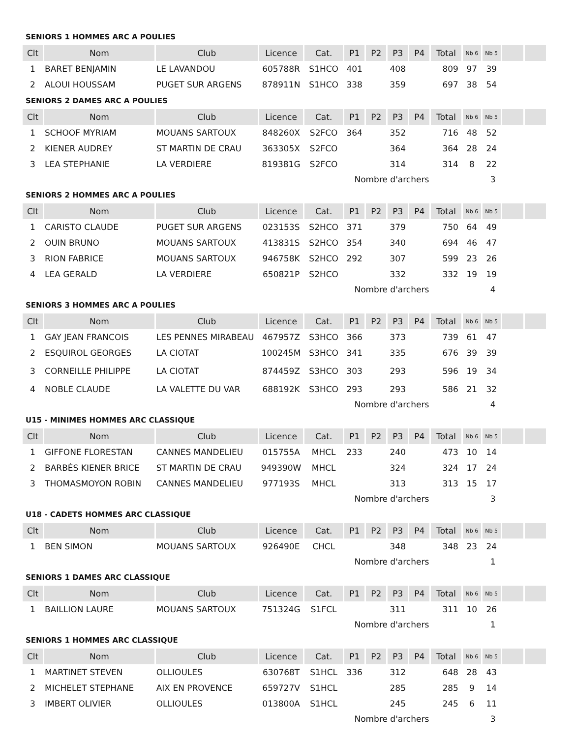SENIORS 1 HOMMES ARC A POULIES
| Clt | Nom | Club | Licence | Cat. | P1 | P2 | P3 | P4 | Total | Nb 6 | Nb 5 | | |
| --- | --- | --- | --- | --- | --- | --- | --- | --- | --- | --- | --- | --- | --- |
| 1 | BARET BENJAMIN | LE LAVANDOU | 605788R | S1HCO | 401 | | 408 | | 809 | 97 | 39 | | |
| 2 | ALOUI HOUSSAM | PUGET SUR ARGENS | 878911N | S1HCO | 338 | | 359 | | 697 | 38 | 54 | | |
SENIORS 2 DAMES ARC A POULIES
| Clt | Nom | Club | Licence | Cat. | P1 | P2 | P3 | P4 | Total | Nb 6 | Nb 5 | | |
| --- | --- | --- | --- | --- | --- | --- | --- | --- | --- | --- | --- | --- | --- |
| 1 | SCHOOF MYRIAM | MOUANS SARTOUX | 848260X | S2FCO | 364 | | 352 | | 716 | 48 | 52 | | |
| 2 | KIENER AUDREY | ST MARTIN DE CRAU | 363305X | S2FCO | | | 364 | | 364 | 28 | 24 | | |
| 3 | LEA STEPHANIE | LA VERDIERE | 819381G | S2FCO | | | 314 | | 314 | 8 | 22 | | |
| Nombre d'archers | | | | | | | | | 3 | | | | |
SENIORS 2 HOMMES ARC A POULIES
| Clt | Nom | Club | Licence | Cat. | P1 | P2 | P3 | P4 | Total | Nb 6 | Nb 5 | | |
| --- | --- | --- | --- | --- | --- | --- | --- | --- | --- | --- | --- | --- | --- |
| 1 | CARISTO CLAUDE | PUGET SUR ARGENS | 023153S | S2HCO | 371 | | 379 | | 750 | 64 | 49 | | |
| 2 | OUIN BRUNO | MOUANS SARTOUX | 413831S | S2HCO | 354 | | 340 | | 694 | 46 | 47 | | |
| 3 | RION FABRICE | MOUANS SARTOUX | 946758K | S2HCO | 292 | | 307 | | 599 | 23 | 26 | | |
| 4 | LEA GERALD | LA VERDIERE | 650821P | S2HCO | | | 332 | | 332 | 19 | 19 | | |
| Nombre d'archers | | | | | | | | | 4 | | | | |
SENIORS 3 HOMMES ARC A POULIES
| Clt | Nom | Club | Licence | Cat. | P1 | P2 | P3 | P4 | Total | Nb 6 | Nb 5 | | |
| --- | --- | --- | --- | --- | --- | --- | --- | --- | --- | --- | --- | --- | --- |
| 1 | GAY JEAN FRANCOIS | LES PENNES MIRABEAU | 467957Z | S3HCO | 366 | | 373 | | 739 | 61 | 47 | | |
| 2 | ESQUIROL GEORGES | LA CIOTAT | 100245M | S3HCO | 341 | | 335 | | 676 | 39 | 39 | | |
| 3 | CORNEILLE PHILIPPE | LA CIOTAT | 874459Z | S3HCO | 303 | | 293 | | 596 | 19 | 34 | | |
| 4 | NOBLE CLAUDE | LA VALETTE DU VAR | 688192K | S3HCO | 293 | | 293 | | 586 | 21 | 32 | | |
| Nombre d'archers | | | | | | | | | 4 | | | | |
U15 - MINIMES HOMMES ARC CLASSIQUE
| Clt | Nom | Club | Licence | Cat. | P1 | P2 | P3 | P4 | Total | Nb 6 | Nb 5 | | |
| --- | --- | --- | --- | --- | --- | --- | --- | --- | --- | --- | --- | --- | --- |
| 1 | GIFFONE FLORESTAN | CANNES MANDELIEU | 015755A | MHCL | 233 | | 240 | | 473 | 10 | 14 | | |
| 2 | BARBÈS KIENER BRICE | ST MARTIN DE CRAU | 949390W | MHCL | | | 324 | | 324 | 17 | 24 | | |
| 3 | THOMASMOYON ROBIN | CANNES MANDELIEU | 977193S | MHCL | | | 313 | | 313 | 15 | 17 | | |
| Nombre d'archers | | | | | | | | | 3 | | | | |
U18 - CADETS HOMMES ARC CLASSIQUE
| Clt | Nom | Club | Licence | Cat. | P1 | P2 | P3 | P4 | Total | Nb 6 | Nb 5 | | |
| --- | --- | --- | --- | --- | --- | --- | --- | --- | --- | --- | --- | --- | --- |
| 1 | BEN SIMON | MOUANS SARTOUX | 926490E | CHCL | | | 348 | | 348 | 23 | 24 | | |
| Nombre d'archers | | | | | | | | | 1 | | | | |
SENIORS 1 DAMES ARC CLASSIQUE
| Clt | Nom | Club | Licence | Cat. | P1 | P2 | P3 | P4 | Total | Nb 6 | Nb 5 | | |
| --- | --- | --- | --- | --- | --- | --- | --- | --- | --- | --- | --- | --- | --- |
| 1 | BAILLION LAURE | MOUANS SARTOUX | 751324G | S1FCL | | | 311 | | 311 | 10 | 26 | | |
| Nombre d'archers | | | | | | | | | 1 | | | | |
SENIORS 1 HOMMES ARC CLASSIQUE
| Clt | Nom | Club | Licence | Cat. | P1 | P2 | P3 | P4 | Total | Nb 6 | Nb 5 | | |
| --- | --- | --- | --- | --- | --- | --- | --- | --- | --- | --- | --- | --- | --- |
| 1 | MARTINET STEVEN | OLLIOULES | 630768T | S1HCL | 336 | | 312 | | 648 | 28 | 43 | | |
| 2 | MICHELET STEPHANE | AIX EN PROVENCE | 659727V | S1HCL | | | 285 | | 285 | 9 | 14 | | |
| 3 | IMBERT OLIVIER | OLLIOULES | 013800A | S1HCL | | | 245 | | 245 | 6 | 11 | | |
| Nombre d'archers | | | | | | | | | 3 | | | | |